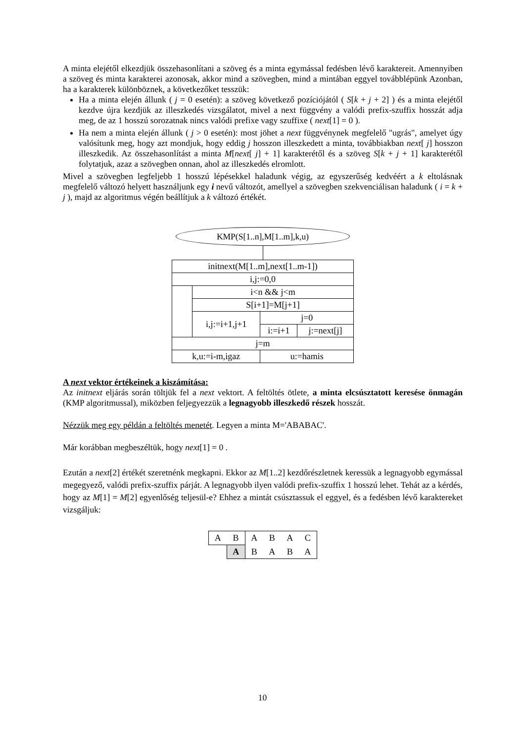A minta elejétől elkezdjük összehasonlítani a szöveg és a minta egymással fedésben lévő karaktereit. Amennyiben a szöveg és minta karakterei azonosak, akkor mind a szövegben, mind a mintában eggyel továbblépünk Azonban, ha a karakterek különböznek, a következőket tesszük:
Ha a minta elején állunk ( j = 0 esetén): a szöveg következő pozíciójától ( S[k + j + 2] ) és a minta elejétől kezdve újra kezdjük az illeszkedés vizsgálatot, mivel a next függvény a valódi prefix-szuffix hosszát adja meg, de az 1 hosszú sorozatnak nincs valódi prefixe vagy szuffixe ( next[1] = 0 ).
Ha nem a minta elején állunk ( j > 0 esetén): most jöhet a next függvénynek megfelelő "ugrás", amelyet úgy valósítunk meg, hogy azt mondjuk, hogy eddig j hosszon illeszkedett a minta, továbbiakban next[ j] hosszon illeszkedik. Az összehasonlítást a minta M[next[ j] + 1] karakterétől és a szöveg S[k + j + 1] karakterétől folytatjuk, azaz a szövegben onnan, ahol az illeszkedés elromlott.
Mivel a szövegben legfeljebb 1 hosszú lépésekkel haladunk végig, az egyszerűség kedvéért a k eltolásnak megfelelő változó helyett használjunk egy i nevű változót, amellyel a szövegben szekvenciálisan haladunk ( i = k + j ), majd az algoritmus végén beállítjuk a k változó értékét.
KMP(S[1..n],M[1..m],k,u)
| initnext(M[1..m],next[1..m-1]) | | | |
| i,j:=0,0 | | | |
| | i<n && j<m | | |
| | S[i+1]=M[j+1] | | |
| | i,j:=i+1,j+1 | j=0 | |
| | | i:=i+1 | j:=next[j] |
| j=m | | | |
| k,u:=i-m,igaz | | u:=hamis | |
A next vektor értékeinek a kiszámítása:
Az initnext eljárás során töltjük fel a next vektort. A feltöltés ötlete, a minta elcsúsztatott keresése önmagán (KMP algoritmussal), miközben feljegyezzük a legnagyobb illeszkedő részek hosszát.
Nézzük meg egy példán a feltöltés menetét. Legyen a minta M='ABABAC'.
Már korábban megbeszéltük, hogy next[1] = 0 .
Ezután a next[2] értékét szeretnénk megkapni. Ekkor az M[1..2] kezdőrészletnek keressük a legnagyobb egymással megegyező, valódi prefix-szuffix párját. A legnagyobb ilyen valódi prefix-szuffix 1 hosszú lehet. Tehát az a kérdés, hogy az M[1] = M[2] egyenlőség teljesül-e? Ehhez a mintát csúsztassuk el eggyel, és a fedésben lévő karaktereket vizsgáljuk:
| A | B | A | B | A | C |
| | A | B | A | B | A |
10